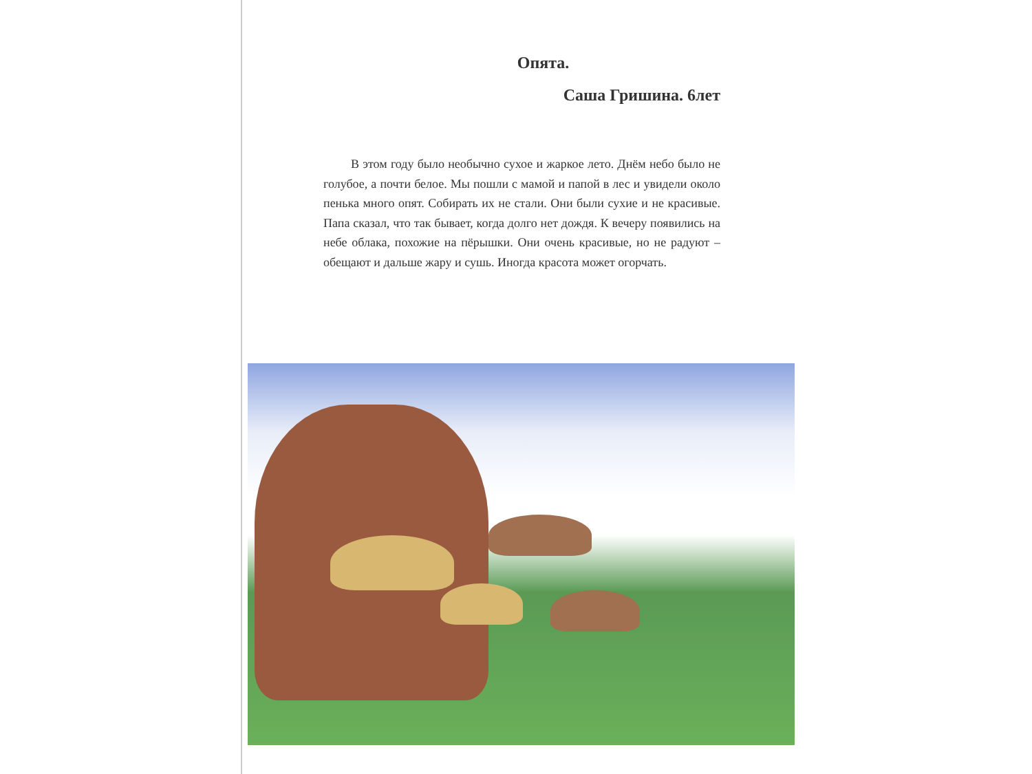Опята.
Саша Гришина. 6лет
В этом году было необычно сухое и жаркое лето. Днём небо было не голубое, а почти белое. Мы пошли с мамой и папой в лес и увидели около пенька много опят. Собирать их не стали. Они были сухие и не красивые. Папа сказал, что так бывает, когда долго нет дождя. К вечеру появились на небе облака, похожие на пёрышки. Они очень красивые, но не радуют – обещают и дальше жару и сушь. Иногда красота может огорчать.